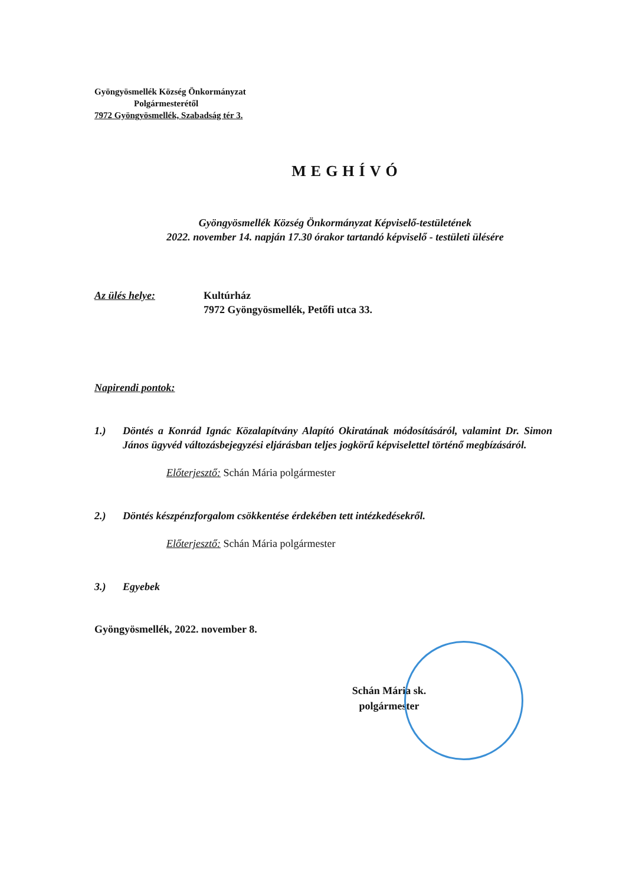Gyöngyösmellék Község Önkormányzat
Polgármesterétől
7972 Gyöngyösmellék, Szabadság tér 3.
MEGHÍVÓ
Gyöngyösmellék Község Önkormányzat Képviselő-testületének
2022. november 14. napján 17.30 órakor tartandó képviselő - testületi ülésére
Az ülés helye: Kultúrház
7972 Gyöngyösmellék, Petőfi utca 33.
Napirendi pontok:
1.) Döntés a Konrád Ignác Közalapítvány Alapító Okiratának módosításáról, valamint Dr. Simon János ügyvéd változásbejegyzési eljárásban teljes jogkörű képviselettel történő megbízásáról.
Előterjesztő: Schán Mária polgármester
2.) Döntés készpénzforgalom csökkentése érdekében tett intézkedésekről.
Előterjesztő: Schán Mária polgármester
3.) Egyebek
Gyöngyösmellék, 2022. november 8.
Schán Mária sk.
polgármester